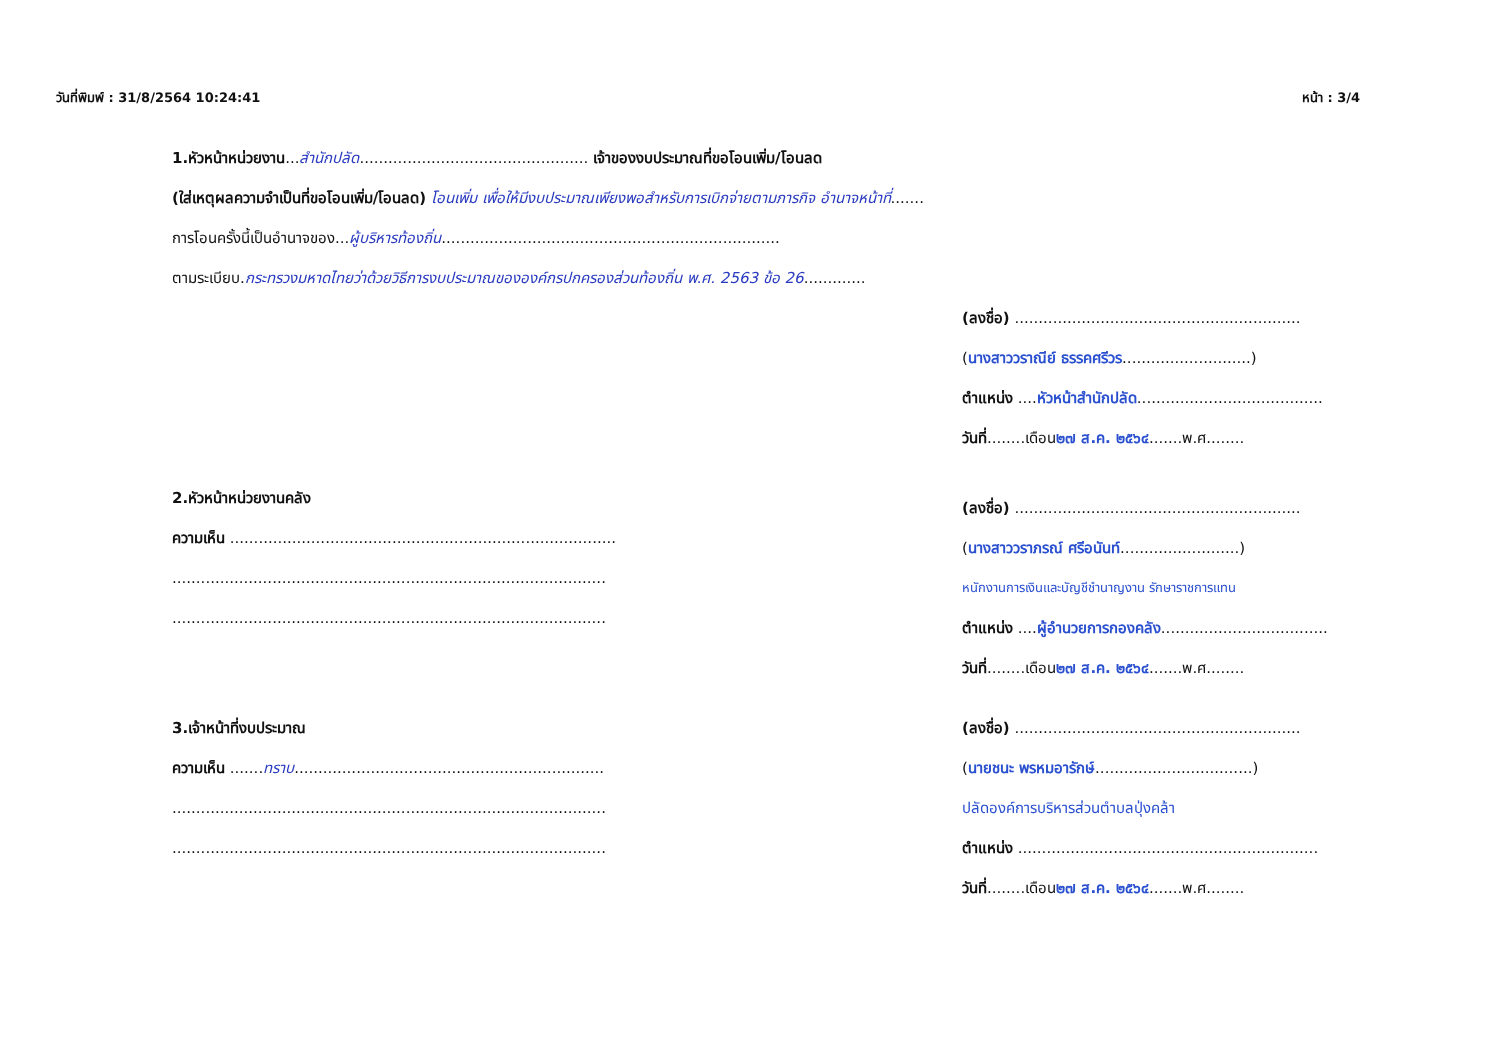วันที่พิมพ์ : 31/8/2564 10:24:41 หน้า : 3/4
1.หัวหน้าหน่วยงาน...สำนักปลัด................................................ เจ้าของงบประมาณที่ขอโอนเพิ่ม/โอนลด
(ใส่เหตุผลความจำเป็นที่ขอโอนเพิ่ม/โอนลด) โอนเพิ่ม เพื่อให้มีงบประมาณเพียงพอสำหรับการเบิกจ่ายตามภารกิจ อำนาจหน้าที่.......
การโอนครั้งนี้เป็นอำนาจของ...ผู้บริหารท้องถิ่น.......................................................................
ตามระเบียบ.กระทรวงมหาดไทยว่าด้วยวิธีการงบประมาณขององค์กรปกครองส่วนท้องถิ่น พ.ศ. 2563 ข้อ 26.............
2.หัวหน้าหน่วยงานคลัง
ความเห็น .................................................................................
...........................................................................................
...........................................................................................
3.เจ้าหน้าที่งบประมาณ
ความเห็น .......ทราบ.................................................................
...........................................................................................
...........................................................................................
(ลงชื่อ) ............................................................
(นางสาววราณีย์ ธรรคศรีวร...........................)
ตำแหน่ง ....หัวหน้าสำนักปลัด.......................................
วันที่........เดือน๒๗ ส.ค. ๒๕๖๔.......พ.ศ........
(ลงชื่อ) ............................................................
(นางสาววราภรณ์ ศรีอนันท์.........................)
หนักงานการเงินและบัญชีชำนาญงาน รักษาราชการแทน
ตำแหน่ง ....ผู้อำนวยการกองคลัง...................................
วันที่........เดือน๒๗ ส.ค. ๒๕๖๔.......พ.ศ........
(ลงชื่อ) ............................................................
(นายชนะ พรหมอารักษ์.................................)
ปลัดองค์การบริหารส่วนตำบลปุ่งคล้า
ตำแหน่ง ...............................................................
วันที่........เดือน๒๗ ส.ค. ๒๕๖๔.......พ.ศ........